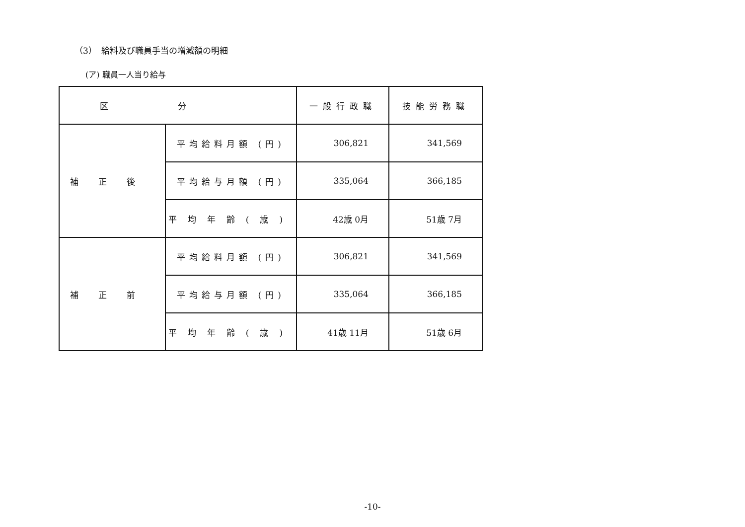（3）　給料及び職員手当の増減額の明細
(ア) 職員一人当り給与
| 区分 | | 一般行政職 | 技能労務職 |
| --- | --- | --- | --- |
| 補正後 | 平均給料月額 (円) | 306,821 | 341,569 |
| | 平均給与月額 (円) | 335,064 | 366,185 |
| | 平均年齢(歳) | 42歳 0月 | 51歳 7月 |
| 補正前 | 平均給料月額 (円) | 306,821 | 341,569 |
| | 平均給与月額 (円) | 335,064 | 366,185 |
| | 平均年齢(歳) | 41歳 11月 | 51歳 6月 |
-10-